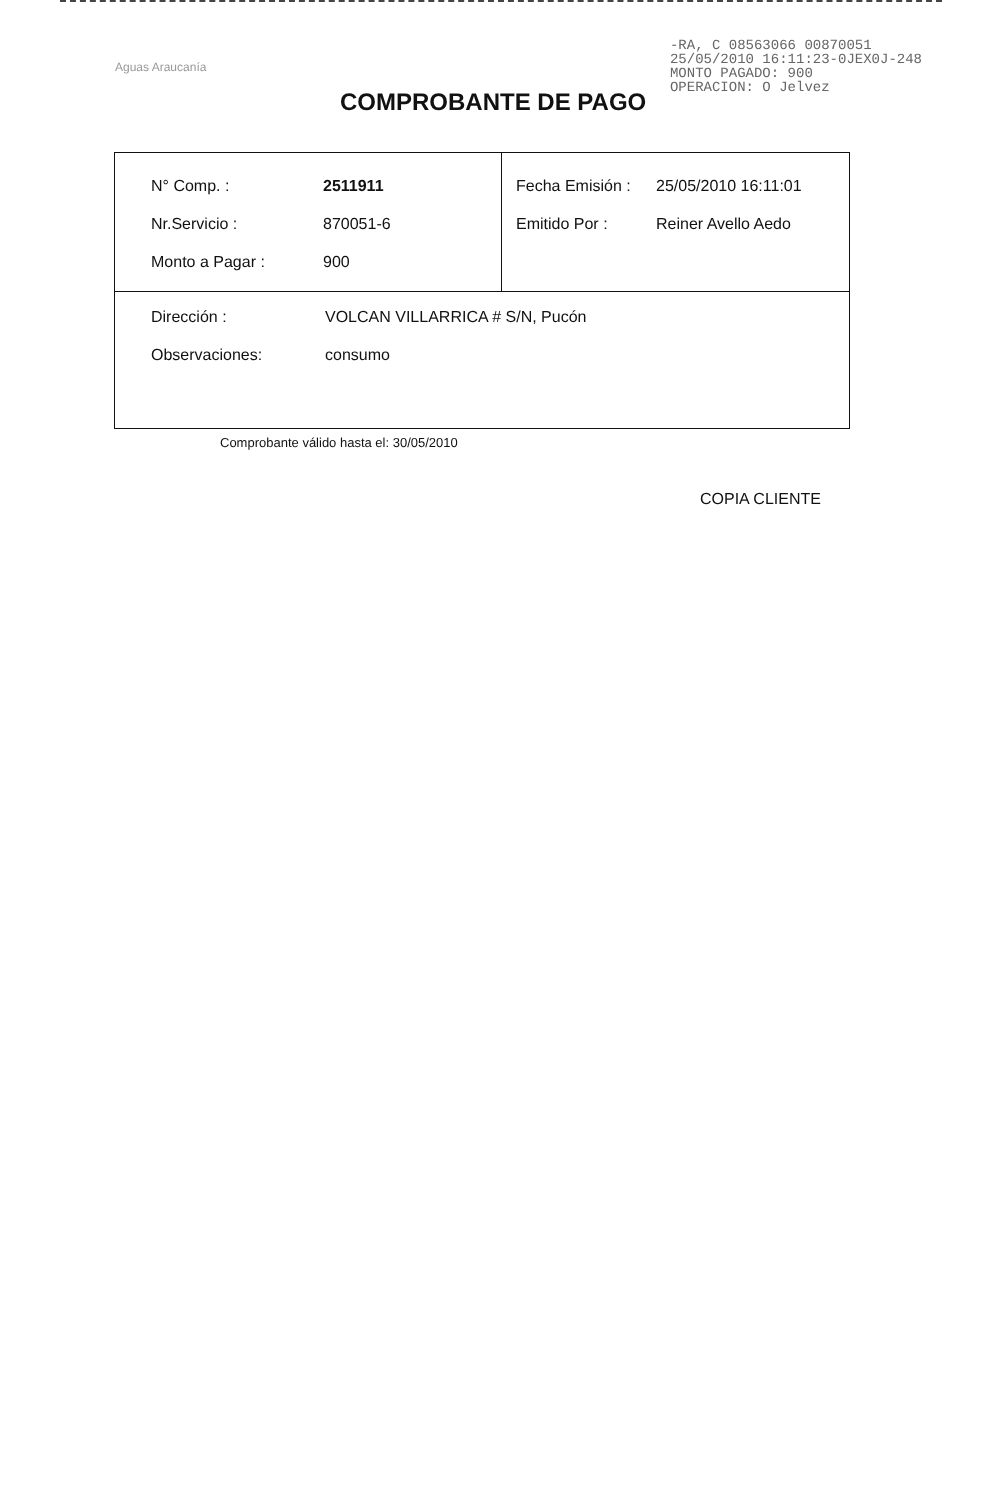Aguas Araucanía
-RA, C 08563066 00870051
25/05/2010 16:11:23-0JEX0J-248
MONTO PAGADO: 900
OPERACION: O Jelvez
COMPROBANTE DE PAGO
| / N° Comp. : / 2511911 / / Nr.Servicio : / 870051-6 / / Monto a Pagar : / 900 / | / Fecha Emisión : / 25/05/2010 16:11:01 / / Emitido Por : / Reiner Avello Aedo / |
| / Dirección : / VOLCAN VILLARRICA # S/N, Pucón / / Observaciones: / consumo / | |
Comprobante válido hasta el: 30/05/2010
COPIA CLIENTE